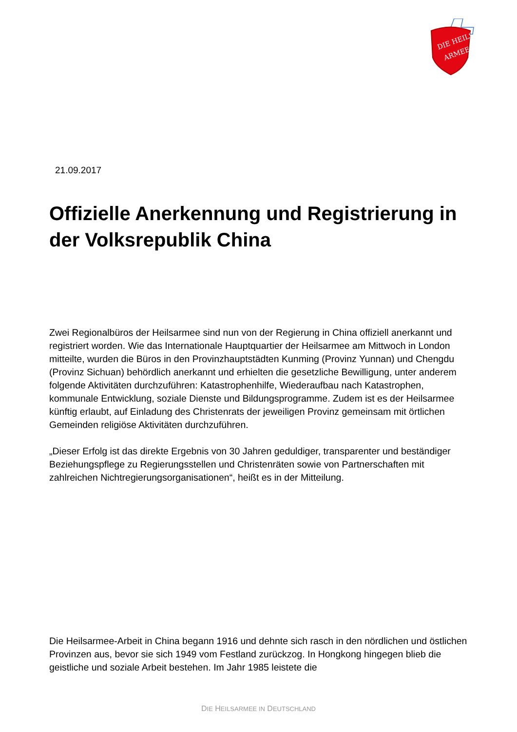DIE HEILS-
ARMEE
21.09.2017
Offizielle Anerkennung und Registrierung in der Volksrepublik China
Zwei Regionalbüros der Heilsarmee sind nun von der Regierung in China offiziell anerkannt und registriert worden. Wie das Internationale Hauptquartier der Heilsarmee am Mittwoch in London mitteilte, wurden die Büros in den Provinzhauptstädten Kunming (Provinz Yunnan) und Chengdu (Provinz Sichuan) behördlich anerkannt und erhielten die gesetzliche Bewilligung, unter anderem folgende Aktivitäten durchzuführen: Katastrophenhilfe, Wiederaufbau nach Katastrophen, kommunale Entwicklung, soziale Dienste und Bildungsprogramme. Zudem ist es der Heilsarmee künftig erlaubt, auf Einladung des Christenrats der jeweiligen Provinz gemeinsam mit örtlichen Gemeinden religiöse Aktivitäten durchzuführen.
„Dieser Erfolg ist das direkte Ergebnis von 30 Jahren geduldiger, transparenter und beständiger Beziehungspflege zu Regierungsstellen und Christenräten sowie von Partnerschaften mit zahlreichen Nichtregierungsorganisationen“, heißt es in der Mitteilung.
Die Heilsarmee-Arbeit in China begann 1916 und dehnte sich rasch in den nördlichen und östlichen Provinzen aus, bevor sie sich 1949 vom Festland zurückzog. In Hongkong hingegen blieb die geistliche und soziale Arbeit bestehen. Im Jahr 1985 leistete die
DIE HEILSARMEE IN DEUTSCHLAND